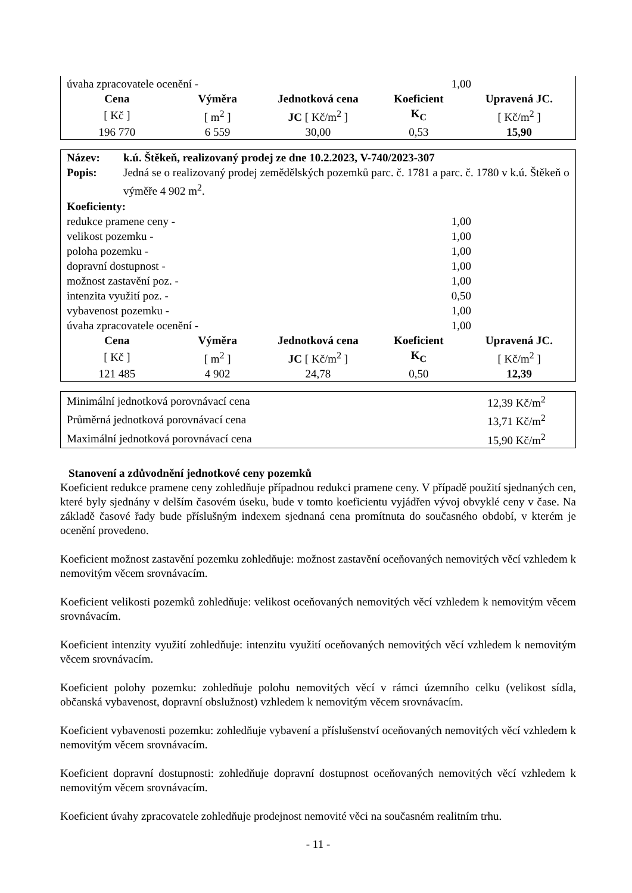| úvaha zpracovatele ocenění - | 1,00 |
| Cena | Výměra | Jednotková cena | Koeficient | Upravená JC. |
| --- | --- | --- | --- | --- |
| [ Kč ] | [ m<sup>2</sup> ] | JC [ Kč/m<sup>2</sup> ] | K<sub>C</sub> | [ Kč/m<sup>2</sup> ] |
| 196 770 | 6 559 | 30,00 | 0,53 | 15,90 |
| Název: | k.ú. Štěkeň, realizovaný prodej ze dne 10.2.2023, V-740/2023-307 |
| Popis: | Jedná se o realizovaný prodej zemědělských pozemků parc. č. 1781 a parc. č. 1780 v k.ú. Štěkeň o výměře 4 902 m<sup>2</sup>. |
| Koeficienty: | |
| redukce pramene ceny - | 1,00 |
| velikost pozemku - | 1,00 |
| poloha pozemku - | 1,00 |
| dopravní dostupnost - | 1,00 |
| možnost zastavění poz. - | 1,00 |
| intenzita využití poz. - | 0,50 |
| vybavenost pozemku - | 1,00 |
| úvaha zpracovatele ocenění - | 1,00 |
| Cena | Výměra | Jednotková cena | Koeficient | Upravená JC. |
| --- | --- | --- | --- | --- |
| [ Kč ] | [ m<sup>2</sup> ] | JC [ Kč/m<sup>2</sup> ] | K<sub>C</sub> | [ Kč/m<sup>2</sup> ] |
| 121 485 | 4 902 | 24,78 | 0,50 | 12,39 |
| Minimální jednotková porovnávací cena | 12,39 Kč/m<sup>2</sup> |
| Průměrná jednotková porovnávací cena | 13,71 Kč/m<sup>2</sup> |
| Maximální jednotková porovnávací cena | 15,90 Kč/m<sup>2</sup> |
Stanovení a zdůvodnění jednotkové ceny pozemků
Koeficient redukce pramene ceny zohledňuje případnou redukci pramene ceny. V případě použití sjednaných cen, které byly sjednány v delším časovém úseku, bude v tomto koeficientu vyjádřen vývoj obvyklé ceny v čase. Na základě časové řady bude příslušným indexem sjednaná cena promítnuta do současného období, v kterém je ocenění provedeno.
Koeficient možnost zastavění pozemku zohledňuje: možnost zastavění oceňovaných nemovitých věcí vzhledem k nemovitým věcem srovnávacím.
Koeficient velikosti pozemků zohledňuje: velikost oceňovaných nemovitých věcí vzhledem k nemovitým věcem srovnávacím.
Koeficient intenzity využití zohledňuje: intenzitu využití oceňovaných nemovitých věcí vzhledem k nemovitým věcem srovnávacím.
Koeficient polohy pozemku: zohledňuje polohu nemovitých věcí v rámci územního celku (velikost sídla, občanská vybavenost, dopravní obslužnost) vzhledem k nemovitým věcem srovnávacím.
Koeficient vybavenosti pozemku: zohledňuje vybavení a příslušenství oceňovaných nemovitých věcí vzhledem k nemovitým věcem srovnávacím.
Koeficient dopravní dostupnosti: zohledňuje dopravní dostupnost oceňovaných nemovitých věcí vzhledem k nemovitým věcem srovnávacím.
Koeficient úvahy zpracovatele zohledňuje prodejnost nemovité věci na současném realitním trhu.
- 11 -